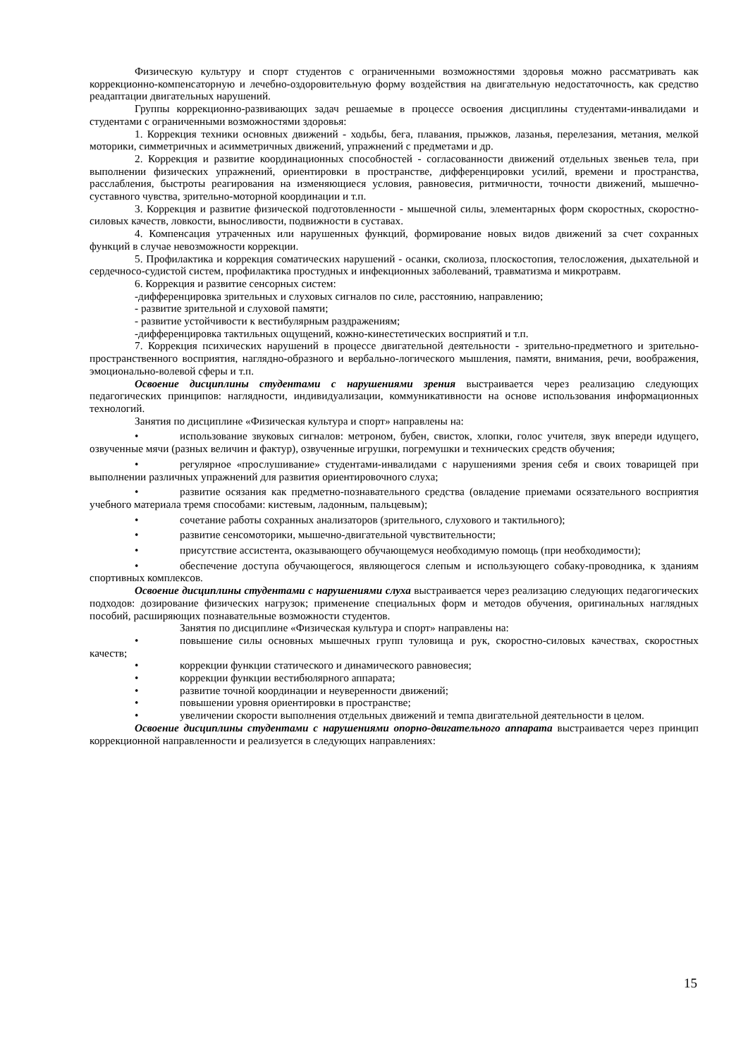Физическую культуру и спорт студентов с ограниченными возможностями здоровья можно рассматривать как коррекционно-компенсаторную и лечебно-оздоровительную форму воздействия на двигательную недостаточность, как средство реадаптации двигательных нарушений.
Группы коррекционно-развивающих задач решаемые в процессе освоения дисциплины студентами-инвалидами и студентами с ограниченными возможностями здоровья:
1. Коррекция техники основных движений - ходьбы, бега, плавания, прыжков, лазанья, перелезания, метания, мелкой моторики, симметричных и асимметричных движений, упражнений с предметами и др.
2. Коррекция и развитие координационных способностей - согласованности движений отдельных звеньев тела, при выполнении физических упражнений, ориентировки в пространстве, дифференцировки усилий, времени и пространства, расслабления, быстроты реагирования на изменяющиеся условия, равновесия, ритмичности, точности движений, мышечно-суставного чувства, зрительно-моторной координации и т.п.
3. Коррекция и развитие физической подготовленности - мышечной силы, элементарных форм скоростных, скоростно-силовых качеств, ловкости, выносливости, подвижности в суставах.
4. Компенсация утраченных или нарушенных функций, формирование новых видов движений за счет сохранных функций в случае невозможности коррекции.
5. Профилактика и коррекция соматических нарушений - осанки, сколиоза, плоскостопия, телосложения, дыхательной и сердечносо-судистой систем, профилактика простудных и инфекционных заболеваний, травматизма и микротравм.
6. Коррекция и развитие сенсорных систем:
-дифференцировка зрительных и слуховых сигналов по силе, расстоянию, направлению;
- развитие зрительной и слуховой памяти;
- развитие устойчивости к вестибулярным раздражениям;
-дифференцировка тактильных ощущений, кожно-кинестетических восприятий и т.п.
7. Коррекция психических нарушений в процессе двигательной деятельности - зрительно-предметного и зрительно-пространственного восприятия, наглядно-образного и вербально-логического мышления, памяти, внимания, речи, воображения, эмоционально-волевой сферы и т.п.
Освоение дисциплины студентами с нарушениями зрения выстраивается через реализацию следующих педагогических принципов: наглядности, индивидуализации, коммуникативности на основе использования информационных технологий.
Занятия по дисциплине «Физическая культура и спорт» направлены на:
• использование звуковых сигналов: метроном, бубен, свисток, хлопки, голос учителя, звук впереди идущего, озвученные мячи (разных величин и фактур), озвученные игрушки, погремушки и технических средств обучения;
• регулярное «прослушивание» студентами-инвалидами с нарушениями зрения себя и своих товарищей при выполнении различных упражнений для развития ориентировочного слуха;
• развитие осязания как предметно-познавательного средства (овладение приемами осязательного восприятия учебного материала тремя способами: кистевым, ладонным, пальцевым);
• сочетание работы сохранных анализаторов (зрительного, слухового и тактильного);
• развитие сенсомоторики, мышечно-двигательной чувствительности;
• присутствие ассистента, оказывающего обучающемуся необходимую помощь (при необходимости);
• обеспечение доступа обучающегося, являющегося слепым и использующего собаку-проводника, к зданиям спортивных комплексов.
Освоение дисциплины студентами с нарушениями слуха выстраивается через реализацию следующих педагогических подходов: дозирование физических нагрузок; применение специальных форм и методов обучения, оригинальных наглядных пособий, расширяющих познавательные возможности студентов.
Занятия по дисциплине «Физическая культура и спорт» направлены на:
• повышение силы основных мышечных групп туловища и рук, скоростно-силовых качествах, скоростных качеств;
• коррекции функции статического и динамического равновесия;
• коррекции функции вестибюлярного аппарата;
• развитие точной координации и неуверенности движений;
• повышении уровня ориентировки в пространстве;
• увеличении скорости выполнения отдельных движений и темпа двигательной деятельности в целом.
Освоение дисциплины студентами с нарушениями опорно-двигательного аппарата выстраивается через принцип коррекционной направленности и реализуется в следующих направлениях:
15